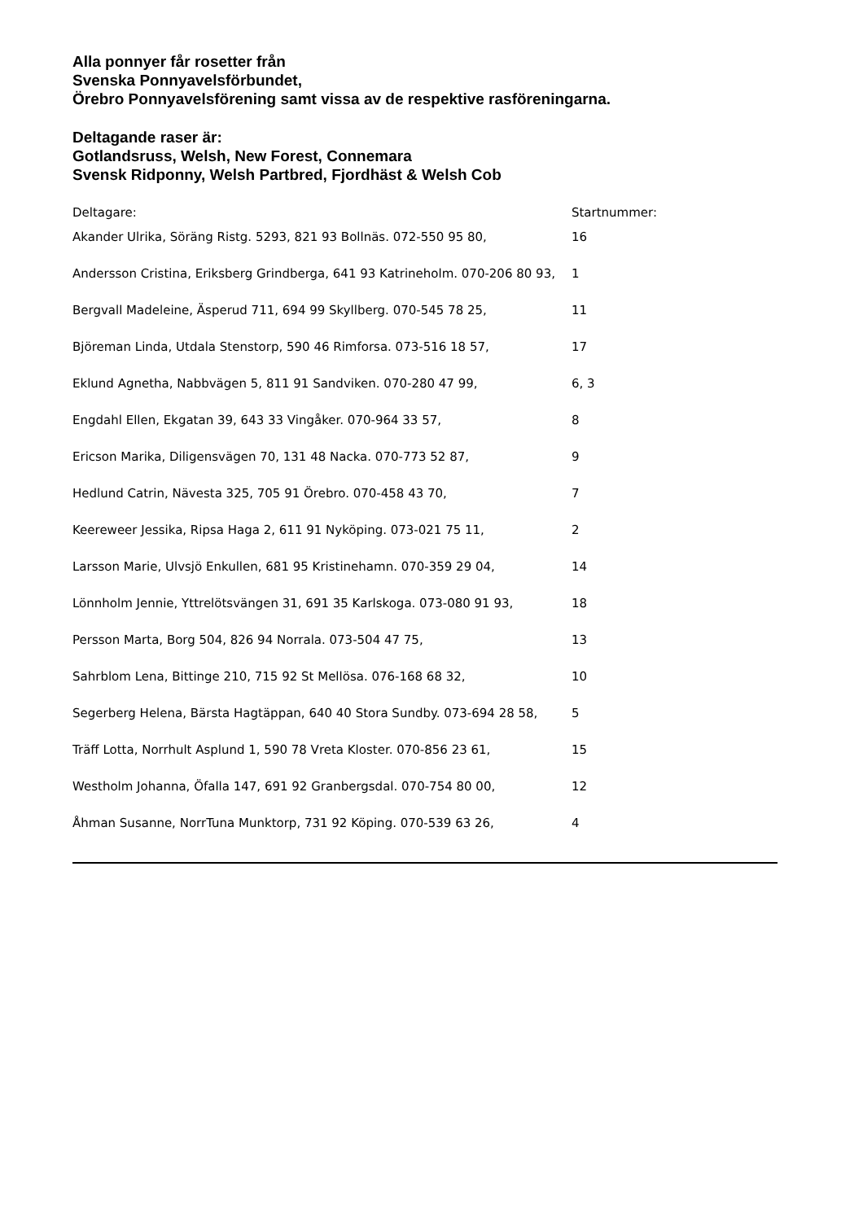Alla ponnyer får rosetter från
Svenska Ponnyavelsförbundet,
Örebro Ponnyavelsförening samt vissa av de respektive rasföreningarna.
Deltagande raser är:
Gotlandsruss, Welsh, New Forest, Connemara
Svensk Ridponny, Welsh Partbred, Fjordhäst & Welsh Cob
| Deltagare: | Startnummer: |
| --- | --- |
| Akander Ulrika, Söräng Ristg. 5293, 821 93 Bollnäs. 072-550 95 80, | 16 |
| Andersson Cristina, Eriksberg Grindberga, 641 93 Katrineholm. 070-206 80 93, | 1 |
| Bergvall Madeleine, Äsperud 711, 694 99 Skyllberg. 070-545 78 25, | 11 |
| Björeman Linda, Utdala Stenstorp, 590 46 Rimforsa. 073-516 18 57, | 17 |
| Eklund Agnetha, Nabbvägen 5, 811 91 Sandviken. 070-280 47 99, | 6, 3 |
| Engdahl Ellen, Ekgatan 39, 643 33 Vingåker. 070-964 33 57, | 8 |
| Ericson Marika, Diligensvägen 70, 131 48 Nacka. 070-773 52 87, | 9 |
| Hedlund Catrin, Nävesta 325, 705 91 Örebro. 070-458 43 70, | 7 |
| Keereweer Jessika, Ripsa Haga 2, 611 91 Nyköping. 073-021 75 11, | 2 |
| Larsson Marie, Ulvsjö Enkullen, 681 95 Kristinehamn. 070-359 29 04, | 14 |
| Lönnholm Jennie, Yttrelötsvängen 31, 691 35 Karlskoga. 073-080 91 93, | 18 |
| Persson Marta, Borg 504, 826 94 Norrala. 073-504 47 75, | 13 |
| Sahrblom Lena, Bittinge 210, 715 92 St Mellösa. 076-168 68 32, | 10 |
| Segerberg Helena, Bärsta Hagtäppan, 640 40 Stora Sundby. 073-694 28 58, | 5 |
| Träff Lotta, Norrhult Asplund 1, 590 78 Vreta Kloster. 070-856 23 61, | 15 |
| Westholm Johanna, Öfalla 147, 691 92 Granbergsdal. 070-754 80 00, | 12 |
| Åhman Susanne, NorrTuna Munktorp, 731 92 Köping. 070-539 63 26, | 4 |